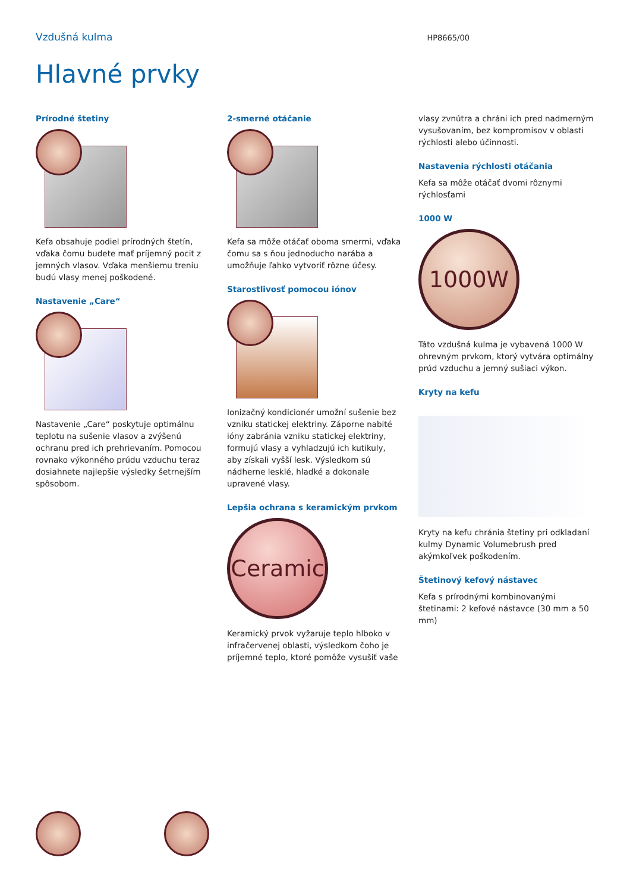Vzdušná kulma
HP8665/00
Hlavné prvky
Prírodné štetiny
Kefa obsahuje podiel prírodných štetín, vďaka čomu budete mať príjemný pocit z jemných vlasov. Vďaka menšiemu treniu budú vlasy menej poškodené.
Nastavenie „Care“
Nastavenie „Care“ poskytuje optimálnu teplotu na sušenie vlasov a zvýšenú ochranu pred ich prehrievaním. Pomocou rovnako výkonného prúdu vzduchu teraz dosiahnete najlepšie výsledky šetrnejším spôsobom.
2-smerné otáčanie
Kefa sa môže otáčať oboma smermi, vďaka čomu sa s ňou jednoducho narába a umožňuje ľahko vytvoriť rôzne účesy.
Starostlivosť pomocou iónov
Ionizačný kondicionér umožní sušenie bez vzniku statickej elektriny. Záporne nabité ióny zabránia vzniku statickej elektriny, formujú vlasy a vyhladzujú ich kutikuly, aby získali vyšší lesk. Výsledkom sú nádherne lesklé, hladké a dokonale upravené vlasy.
Lepšia ochrana s keramickým prvkom
Ceramic
Keramický prvok vyžaruje teplo hlboko v infračervenej oblasti, výsledkom čoho je príjemné teplo, ktoré pomôže vysušiť vaše
vlasy zvnútra a chráni ich pred nadmerným vysušovaním, bez kompromisov v oblasti rýchlosti alebo účinnosti.
Nastavenia rýchlosti otáčania
Kefa sa môže otáčať dvomi rôznymi rýchlosťami
1000 W
1000W
Táto vzdušná kulma je vybavená 1000 W ohrevným prvkom, ktorý vytvára optimálny prúd vzduchu a jemný sušiaci výkon.
Kryty na kefu
Kryty na kefu chránia štetiny pri odkladaní kulmy Dynamic Volumebrush pred akýmkoľvek poškodením.
Štetinový kefový nástavec
Kefa s prírodnými kombinovanými štetinami: 2 kefové nástavce (30 mm a 50 mm)